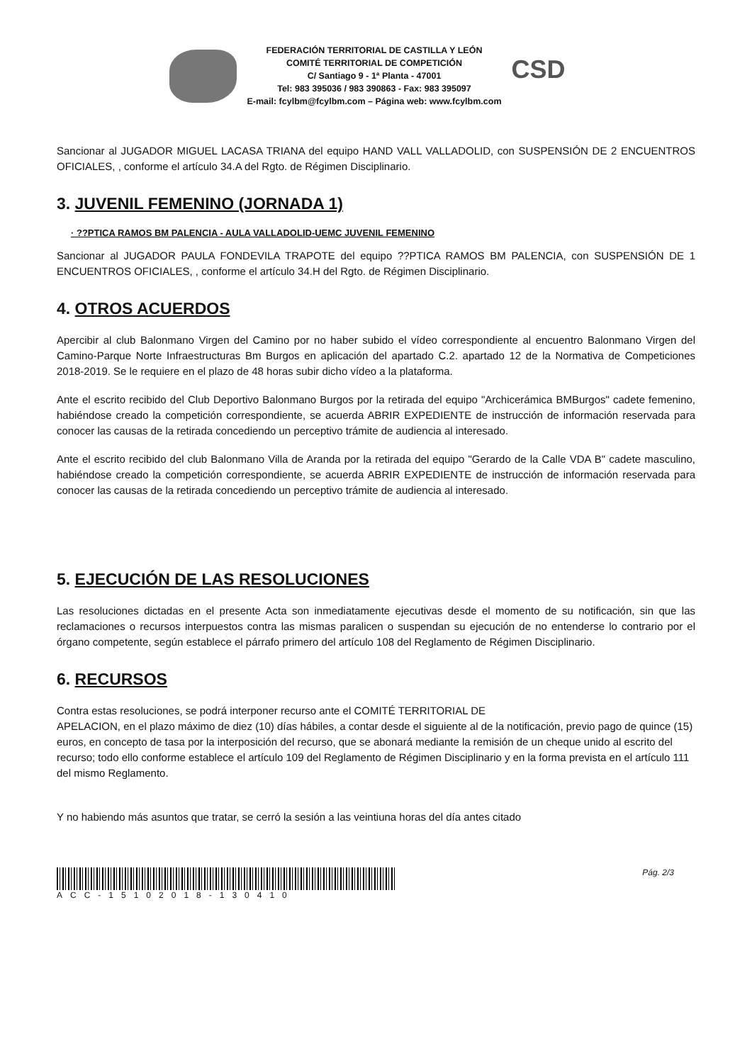FEDERACIÓN TERRITORIAL DE CASTILLA Y LEÓN
COMITÉ TERRITORIAL DE COMPETICIÓN
C/ Santiago 9 - 1ª Planta - 47001
Tel: 983 395036 / 983 390863 - Fax: 983 395097
E-mail: fcylbm@fcylbm.com – Página web: www.fcylbm.com
CSD
Sancionar al JUGADOR MIGUEL LACASA TRIANA del equipo HAND VALL VALLADOLID, con SUSPENSIÓN DE 2 ENCUENTROS OFICIALES, , conforme el artículo 34.A del Rgto. de Régimen Disciplinario.
3. JUVENIL FEMENINO (JORNADA 1)
· ??PTICA RAMOS BM PALENCIA - AULA VALLADOLID-UEMC JUVENIL FEMENINO
Sancionar al JUGADOR PAULA FONDEVILA TRAPOTE del equipo ??PTICA RAMOS BM PALENCIA, con SUSPENSIÓN DE 1 ENCUENTROS OFICIALES, , conforme el artículo 34.H del Rgto. de Régimen Disciplinario.
4. OTROS ACUERDOS
Apercibir al club Balonmano Virgen del Camino por no haber subido el vídeo correspondiente al encuentro Balonmano Virgen del Camino-Parque Norte Infraestructuras Bm Burgos en aplicación del apartado C.2. apartado 12 de la Normativa de Competiciones 2018-2019. Se le requiere en el plazo de 48 horas subir dicho vídeo a la plataforma.
Ante el escrito recibido del Club Deportivo Balonmano Burgos por la retirada del equipo "Archicerámica BMBurgos" cadete femenino, habiéndose creado la competición correspondiente, se acuerda ABRIR EXPEDIENTE de instrucción de información reservada para conocer las causas de la retirada concediendo un perceptivo trámite de audiencia al interesado.
Ante el escrito recibido del club Balonmano Villa de Aranda por la retirada del equipo "Gerardo de la Calle VDA B" cadete masculino, habiéndose creado la competición correspondiente, se acuerda ABRIR EXPEDIENTE de instrucción de información reservada para conocer las causas de la retirada concediendo un perceptivo trámite de audiencia al interesado.
5. EJECUCIÓN DE LAS RESOLUCIONES
Las resoluciones dictadas en el presente Acta son inmediatamente ejecutivas desde el momento de su notificación, sin que las reclamaciones o recursos interpuestos contra las mismas paralicen o suspendan su ejecución de no entenderse lo contrario por el órgano competente, según establece el párrafo primero del artículo 108 del Reglamento de Régimen Disciplinario.
6. RECURSOS
Contra estas resoluciones, se podrá interponer recurso ante el COMITÉ TERRITORIAL DE
APELACION, en el plazo máximo de diez (10) días hábiles, a contar desde el siguiente al de la notificación, previo pago de quince (15) euros, en concepto de tasa por la interposición del recurso, que se abonará mediante la remisión de un cheque unido al escrito del recurso; todo ello conforme establece el artículo 109 del Reglamento de Régimen Disciplinario y en la forma prevista en el artículo 111 del mismo Reglamento.
Y no habiendo más asuntos que tratar, se cerró la sesión a las veintiuna horas del día antes citado
ACC-15102018-130410 Pág. 2/3